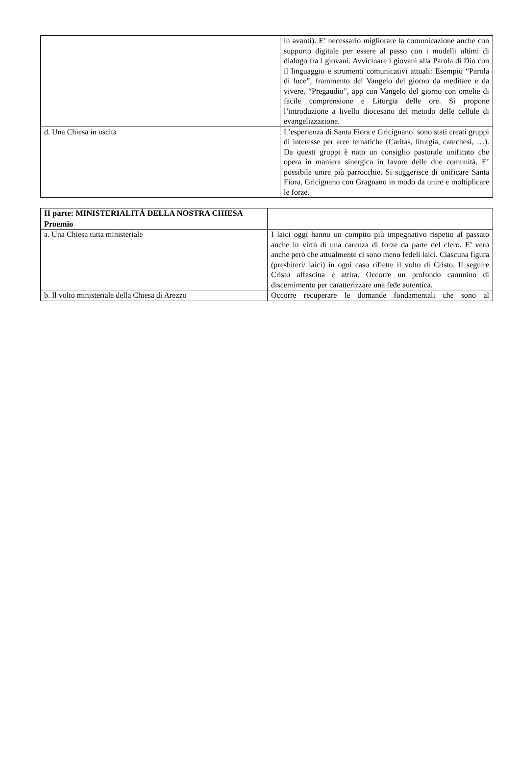| | in avanti). E’ necessario migliorare la comunicazione anche con supporto digitale per essere al passo con i modelli ultimi di dialogo fra i giovani. Avvicinare i giovani alla Parola di Dio con il linguaggio e strumenti comunicativi attuali: Esempio “Parola di luce”, frammento del Vangelo del giorno da meditare e da vivere. “Pregaudio”, app con Vangelo del giorno con omelie di facile comprensione e Liturgia delle ore. Si propone l’introduzione a livello diocesano del metodo delle cellule di evangelizzazione. |
| d. Una Chiesa in uscita | L’esperienza di Santa Fiora e Gricignano: sono stati creati gruppi di interesse per aree tematiche (Caritas, liturgia, catechesi, …). Da questi gruppi è nato un consiglio pastorale unificato che opera in maniera sinergica in favore delle due comunità. E’ possibile unire più parrocchie. Si suggerisce di unificare Santa Fiora, Gricignano con Gragnano in modo da unire e moltiplicare le forze. |
| II parte: MINISTERIALITÀ DELLA NOSTRA CHIESA | |
| Proemio | |
| a. Una Chiesa tutta ministeriale | I laici oggi hanno un compito più impegnativo rispetto al passato anche in virtù di una carenza di forze da parte del clero. E’ vero anche però che attualmente ci sono meno fedeli laici. Ciascuna figura (presbiteri/ laici) in ogni caso riflette il volto di Cristo. Il seguire Cristo affascina e attira. Occorre un profondo cammino di discernimento per caratterizzare una fede autentica. |
| b. Il volto ministeriale della Chiesa di Arezzo | Occorre recuperare le domande fondamentali che sono al |